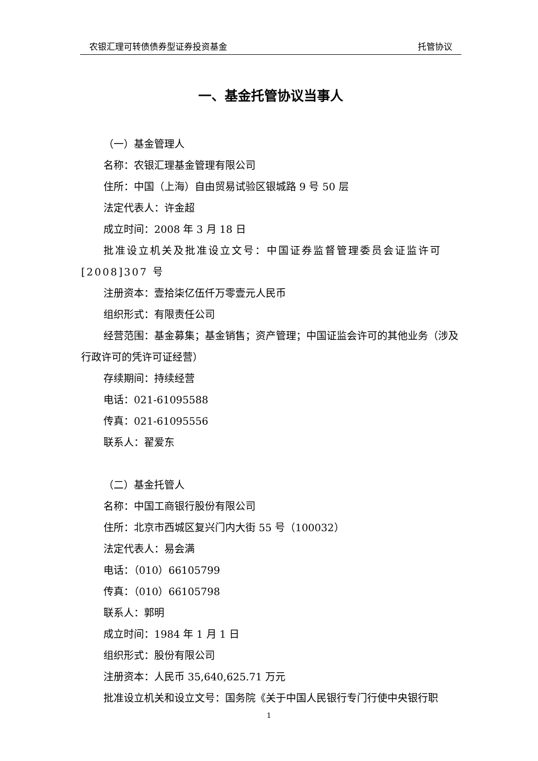农银汇理可转债债券型证券投资基金 托管协议
一、基金托管协议当事人
（一）基金管理人
名称：农银汇理基金管理有限公司
住所：中国（上海）自由贸易试验区银城路 9 号 50 层
法定代表人：许金超
成立时间：2008 年 3 月 18 日
批准设立机关及批准设立文号：中国证券监督管理委员会证监许可[2008]307 号
注册资本：壹拾柒亿伍仟万零壹元人民币
组织形式：有限责任公司
经营范围：基金募集；基金销售；资产管理；中国证监会许可的其他业务（涉及行政许可的凭许可证经营）
存续期间：持续经营
电话：021-61095588
传真：021-61095556
联系人：翟爱东
（二）基金托管人
名称：中国工商银行股份有限公司
住所：北京市西城区复兴门内大街 55 号（100032）
法定代表人：易会满
电话：（010）66105799
传真：（010）66105798
联系人：郭明
成立时间：1984 年 1 月 1 日
组织形式：股份有限公司
注册资本：人民币 35,640,625.71 万元
批准设立机关和设立文号：国务院《关于中国人民银行专门行使中央银行职
1